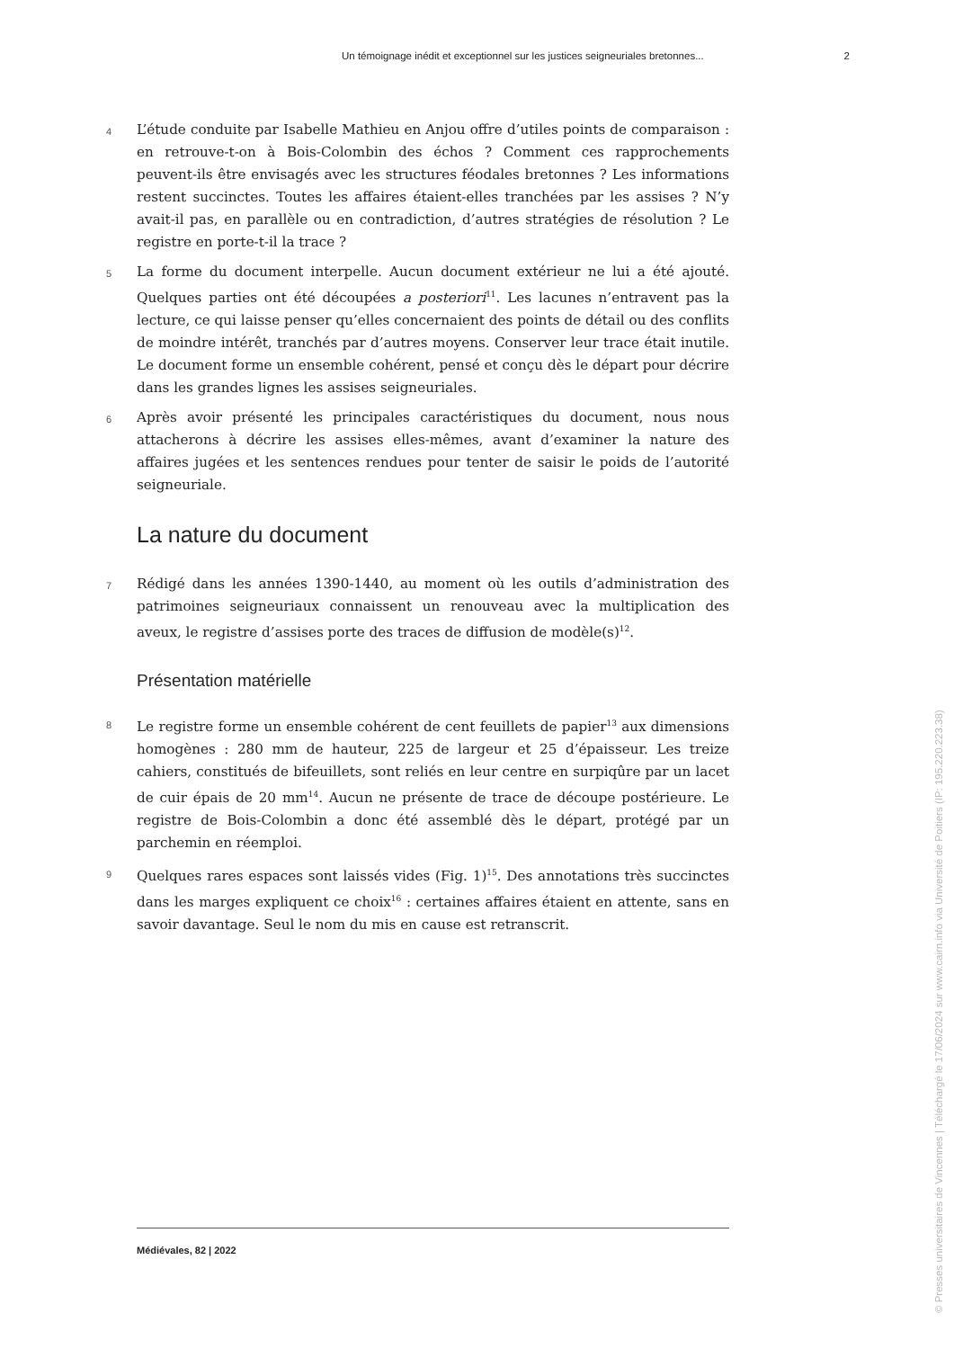Un témoignage inédit et exceptionnel sur les justices seigneuriales bretonnes... 2
4
L’étude conduite par Isabelle Mathieu en Anjou offre d’utiles points de comparaison : en retrouve-t-on à Bois-Colombin des échos ? Comment ces rapprochements peuvent-ils être envisagés avec les structures féodales bretonnes ? Les informations restent succinctes. Toutes les affaires étaient-elles tranchées par les assises ? N’y avait-il pas, en parallèle ou en contradiction, d’autres stratégies de résolution ? Le registre en porte-t-il la trace ?
5
La forme du document interpelle. Aucun document extérieur ne lui a été ajouté. Quelques parties ont été découpées a posteriori<sup>11</sup>. Les lacunes n’entravent pas la lecture, ce qui laisse penser qu’elles concernaient des points de détail ou des conflits de moindre intérêt, tranchés par d’autres moyens. Conserver leur trace était inutile. Le document forme un ensemble cohérent, pensé et conçu dès le départ pour décrire dans les grandes lignes les assises seigneuriales.
6
Après avoir présenté les principales caractéristiques du document, nous nous attacherons à décrire les assises elles-mêmes, avant d’examiner la nature des affaires jugées et les sentences rendues pour tenter de saisir le poids de l’autorité seigneuriale.
La nature du document
7
Rédigé dans les années 1390-1440, au moment où les outils d’administration des patrimoines seigneuriaux connaissent un renouveau avec la multiplication des aveux, le registre d’assises porte des traces de diffusion de modèle(s)<sup>12</sup>.
Présentation matérielle
8
Le registre forme un ensemble cohérent de cent feuillets de papier<sup>13</sup> aux dimensions homogènes : 280 mm de hauteur, 225 de largeur et 25 d’épaisseur. Les treize cahiers, constitués de bifeuillets, sont reliés en leur centre en surpiqûre par un lacet de cuir épais de 20 mm<sup>14</sup>. Aucun ne présente de trace de découpe postérieure. Le registre de Bois-Colombin a donc été assemblé dès le départ, protégé par un parchemin en réemploi.
9
Quelques rares espaces sont laissés vides (Fig. 1)<sup>15</sup>. Des annotations très succinctes dans les marges expliquent ce choix<sup>16</sup> : certaines affaires étaient en attente, sans en savoir davantage. Seul le nom du mis en cause est retranscrit.
Médiévales, 82 | 2022
© Presses universitaires de Vincennes | Téléchargé le 17/06/2024 sur www.cairn.info via Université de Poitiers (IP: 195.220.223.38)